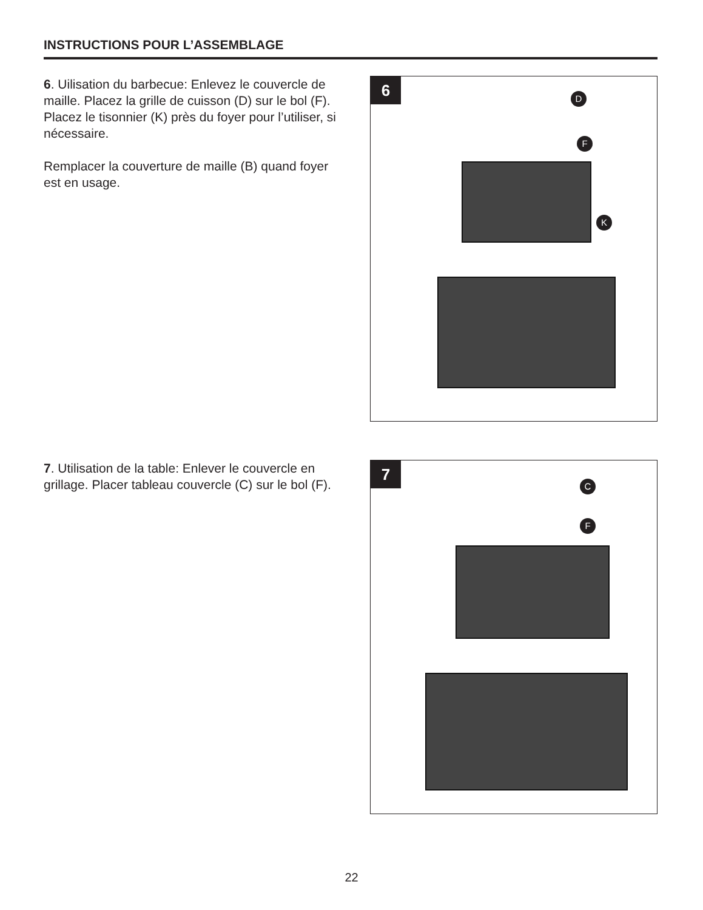INSTRUCTIONS POUR L’ASSEMBLAGE
6. Uilisation du barbecue: Enlevez le couvercle de maille. Placez la grille de cuisson (D) sur le bol (F). Placez le tisonnier (K) près du foyer pour l’utiliser, si nécessaire.
Remplacer la couverture de maille (B) quand foyer est en usage.
6
D
F
K
7. Utilisation de la table: Enlever le couvercle en grillage. Placer tableau couvercle (C) sur le bol (F).
7
C
F
22